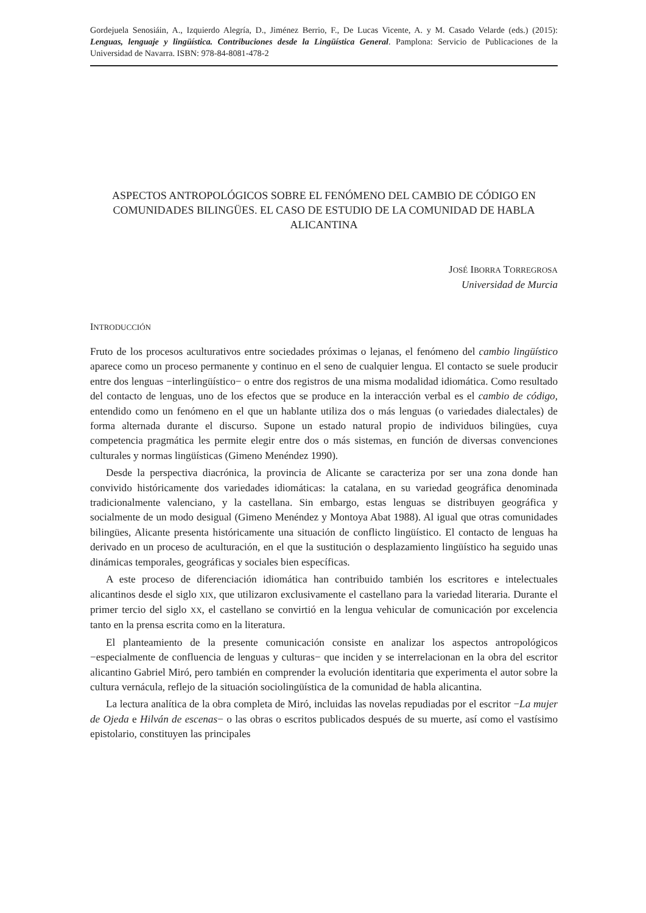Gordejuela Senosiáin, A., Izquierdo Alegría, D., Jiménez Berrio, F., De Lucas Vicente, A. y M. Casado Velarde (eds.) (2015): Lenguas, lenguaje y lingüística. Contribuciones desde la Lingüística General. Pamplona: Servicio de Publicaciones de la Universidad de Navarra. ISBN: 978-84-8081-478-2
ASPECTOS ANTROPOLÓGICOS SOBRE EL FENÓMENO DEL CAMBIO DE CÓDIGO EN COMUNIDADES BILINGÜES. EL CASO DE ESTUDIO DE LA COMUNIDAD DE HABLA ALICANTINA
JOSÉ IBORRA TORREGROSA
Universidad de Murcia
INTRODUCCIÓN
Fruto de los procesos aculturativos entre sociedades próximas o lejanas, el fenómeno del cambio lingüístico aparece como un proceso permanente y continuo en el seno de cualquier lengua. El contacto se suele producir entre dos lenguas −interlingüístico− o entre dos registros de una misma modalidad idiomática. Como resultado del contacto de lenguas, uno de los efectos que se produce en la interacción verbal es el cambio de código, entendido como un fenómeno en el que un hablante utiliza dos o más lenguas (o variedades dialectales) de forma alternada durante el discurso. Supone un estado natural propio de individuos bilingües, cuya competencia pragmática les permite elegir entre dos o más sistemas, en función de diversas convenciones culturales y normas lingüísticas (Gimeno Menéndez 1990).
Desde la perspectiva diacrónica, la provincia de Alicante se caracteriza por ser una zona donde han convivido históricamente dos variedades idiomáticas: la catalana, en su variedad geográfica denominada tradicionalmente valenciano, y la castellana. Sin embargo, estas lenguas se distribuyen geográfica y socialmente de un modo desigual (Gimeno Menéndez y Montoya Abat 1988). Al igual que otras comunidades bilingües, Alicante presenta históricamente una situación de conflicto lingüístico. El contacto de lenguas ha derivado en un proceso de aculturación, en el que la sustitución o desplazamiento lingüístico ha seguido unas dinámicas temporales, geográficas y sociales bien específicas.
A este proceso de diferenciación idiomática han contribuido también los escritores e intelectuales alicantinos desde el siglo XIX, que utilizaron exclusivamente el castellano para la variedad literaria. Durante el primer tercio del siglo XX, el castellano se convirtió en la lengua vehicular de comunicación por excelencia tanto en la prensa escrita como en la literatura.
El planteamiento de la presente comunicación consiste en analizar los aspectos antropológicos −especialmente de confluencia de lenguas y culturas− que inciden y se interrelacionan en la obra del escritor alicantino Gabriel Miró, pero también en comprender la evolución identitaria que experimenta el autor sobre la cultura vernácula, reflejo de la situación sociolingüística de la comunidad de habla alicantina.
La lectura analítica de la obra completa de Miró, incluidas las novelas repudiadas por el escritor −La mujer de Ojeda e Hilván de escenas− o las obras o escritos publicados después de su muerte, así como el vastísimo epistolario, constituyen las principales